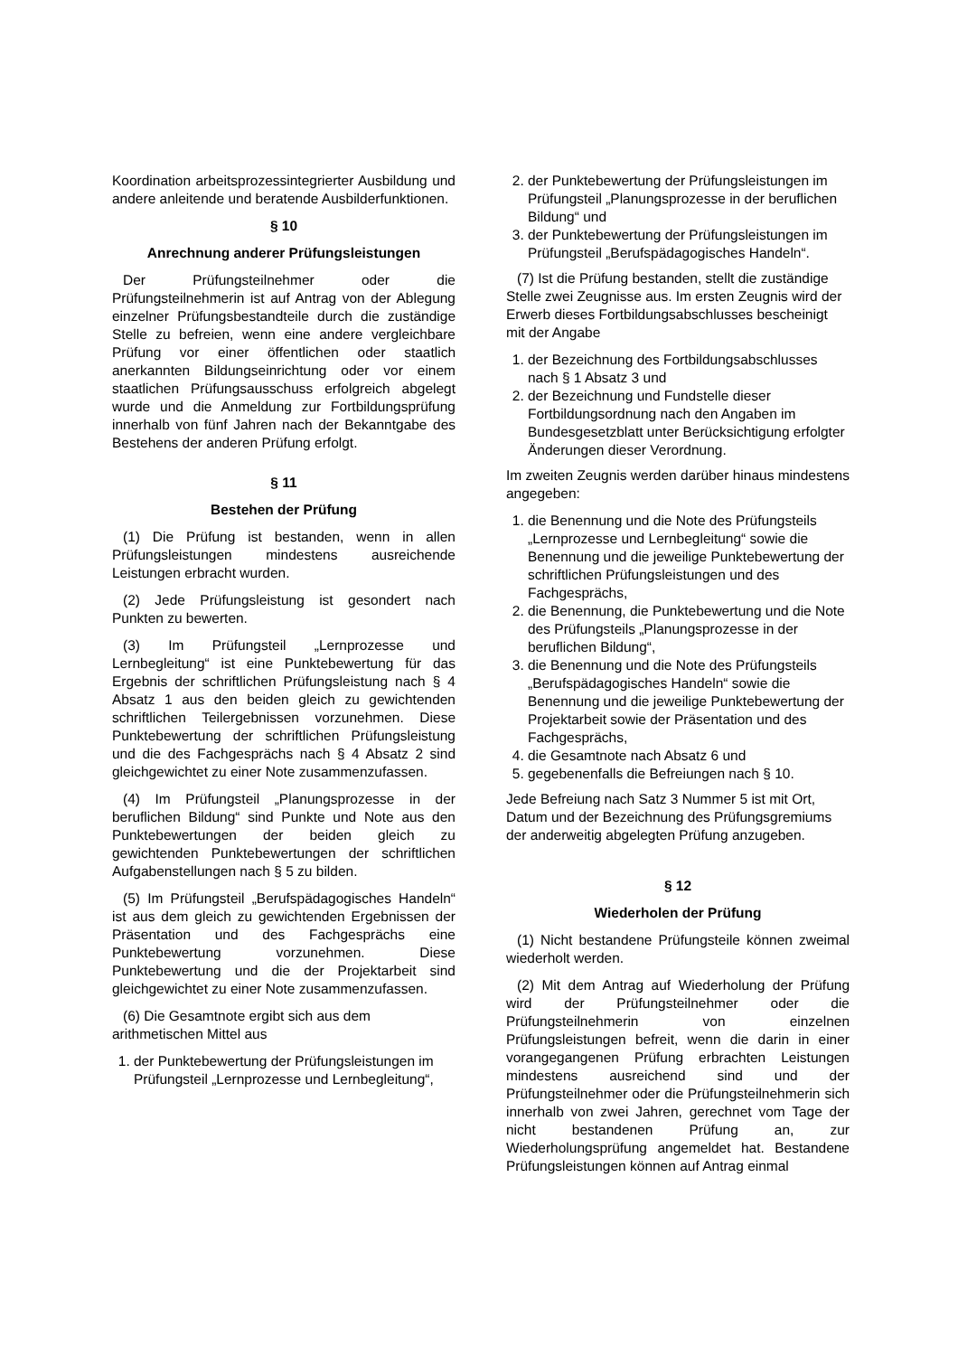Koordination arbeitsprozessintegrierter Ausbildung und andere anleitende und beratende Ausbilderfunktionen.
§ 10
Anrechnung anderer Prüfungsleistungen
Der Prüfungsteilnehmer oder die Prüfungsteilnehmerin ist auf Antrag von der Ablegung einzelner Prüfungsbestandteile durch die zuständige Stelle zu befreien, wenn eine andere vergleichbare Prüfung vor einer öffentlichen oder staatlich anerkannten Bildungseinrichtung oder vor einem staatlichen Prüfungsausschuss erfolgreich abgelegt wurde und die Anmeldung zur Fortbildungsprüfung innerhalb von fünf Jahren nach der Bekanntgabe des Bestehens der anderen Prüfung erfolgt.
§ 11
Bestehen der Prüfung
(1) Die Prüfung ist bestanden, wenn in allen Prüfungsleistungen mindestens ausreichende Leistungen erbracht wurden.
(2) Jede Prüfungsleistung ist gesondert nach Punkten zu bewerten.
(3) Im Prüfungsteil „Lernprozesse und Lernbegleitung“ ist eine Punktebewertung für das Ergebnis der schriftlichen Prüfungsleistung nach § 4 Absatz 1 aus den beiden gleich zu gewichtenden schriftlichen Teilergebnissen vorzunehmen. Diese Punktebewertung der schriftlichen Prüfungsleistung und die des Fachgesprächs nach § 4 Absatz 2 sind gleichgewichtet zu einer Note zusammenzufassen.
(4) Im Prüfungsteil „Planungsprozesse in der beruflichen Bildung“ sind Punkte und Note aus den Punktebewertungen der beiden gleich zu gewichtenden Punktebewertungen der schriftlichen Aufgabenstellungen nach § 5 zu bilden.
(5) Im Prüfungsteil „Berufspädagogisches Handeln“ ist aus dem gleich zu gewichtenden Ergebnissen der Präsentation und des Fachgesprächs eine Punktebewertung vorzunehmen. Diese Punktebewertung und die der Projektarbeit sind gleichgewichtet zu einer Note zusammenzufassen.
(6) Die Gesamtnote ergibt sich aus dem arithmetischen Mittel aus
1. der Punktebewertung der Prüfungsleistungen im Prüfungsteil „Lernprozesse und Lernbegleitung“,
2. der Punktebewertung der Prüfungsleistungen im Prüfungsteil „Planungsprozesse in der beruflichen Bildung“ und
3. der Punktebewertung der Prüfungsleistungen im Prüfungsteil „Berufspädagogisches Handeln“.
(7) Ist die Prüfung bestanden, stellt die zuständige Stelle zwei Zeugnisse aus. Im ersten Zeugnis wird der Erwerb dieses Fortbildungsabschlusses bescheinigt mit der Angabe
1. der Bezeichnung des Fortbildungsabschlusses nach § 1 Absatz 3 und
2. der Bezeichnung und Fundstelle dieser Fortbildungsordnung nach den Angaben im Bundesgesetzblatt unter Berücksichtigung erfolgter Änderungen dieser Verordnung.
Im zweiten Zeugnis werden darüber hinaus mindestens angegeben:
1. die Benennung und die Note des Prüfungsteils „Lernprozesse und Lernbegleitung“ sowie die Benennung und die jeweilige Punktebewertung der schriftlichen Prüfungsleistungen und des Fachgesprächs,
2. die Benennung, die Punktebewertung und die Note des Prüfungsteils „Planungsprozesse in der beruflichen Bildung“,
3. die Benennung und die Note des Prüfungsteils „Berufspädagogisches Handeln“ sowie die Benennung und die jeweilige Punktebewertung der Projektarbeit sowie der Präsentation und des Fachgesprächs,
4. die Gesamtnote nach Absatz 6 und
5. gegebenenfalls die Befreiungen nach § 10.
Jede Befreiung nach Satz 3 Nummer 5 ist mit Ort, Datum und der Bezeichnung des Prüfungsgremiums der anderweitig abgelegten Prüfung anzugeben.
§ 12
Wiederholen der Prüfung
(1) Nicht bestandene Prüfungsteile können zweimal wiederholt werden.
(2) Mit dem Antrag auf Wiederholung der Prüfung wird der Prüfungsteilnehmer oder die Prüfungsteilnehmerin von einzelnen Prüfungsleistungen befreit, wenn die darin in einer vorangegangenen Prüfung erbrachten Leistungen mindestens ausreichend sind und der Prüfungsteilnehmer oder die Prüfungsteilnehmerin sich innerhalb von zwei Jahren, gerechnet vom Tage der nicht bestandenen Prüfung an, zur Wiederholungsprüfung angemeldet hat. Bestandene Prüfungsleistungen können auf Antrag einmal